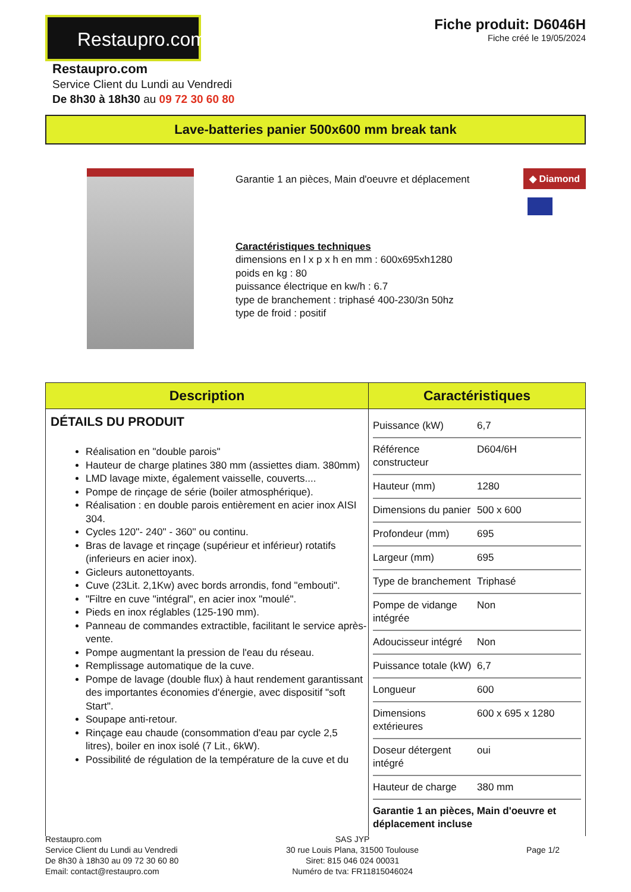Restaupro.com
Restaupro.com
Service Client du Lundi au Vendredi
De 8h30 à 18h30 au 09 72 30 60 80
Fiche produit: D6046H
Fiche créé le 19/05/2024
Lave-batteries panier 500x600 mm break tank
Garantie 1 an pièces, Main d'oeuvre et déplacement
Caractéristiques techniques
dimensions en l x p x h en mm : 600x695xh1280
poids en kg : 80
puissance électrique en kw/h : 6.7
type de branchement : triphasé 400-230/3n 50hz
type de froid : positif
◆ Diamond
| Description | Caractéristiques |
| --- | --- |
| DÉTAILS DU PRODUIT Réalisation en "double parois" Hauteur de charge platines 380 mm (assiettes diam. 380mm) LMD lavage mixte, également vaisselle, couverts.... Pompe de rinçage de série (boiler atmosphérique). Réalisation : en double parois entièrement en acier inox AISI 304. Cycles 120''- 240'' - 360'' ou continu. Bras de lavage et rinçage (supérieur et inférieur) rotatifs (inferieurs en acier inox). Gicleurs autonettoyants. Cuve (23Lit. 2,1Kw) avec bords arrondis, fond "embouti". "Filtre en cuve "intégral", en acier inox "moulé". Pieds en inox réglables (125-190 mm). Panneau de commandes extractible, facilitant le service après-vente. Pompe augmentant la pression de l'eau du réseau. Remplissage automatique de la cuve. Pompe de lavage (double flux) à haut rendement garantissant des importantes économies d'énergie, avec dispositif "soft Start". Soupape anti-retour. Rinçage eau chaude (consommation d'eau par cycle 2,5 litres), boiler en inox isolé (7 Lit., 6kW). Possibilité de régulation de la température de la cuve et du | / Puissance (kW) / 6,7 / / Référence constructeur / D604/6H / / Hauteur (mm) / 1280 / / Dimensions du panier / 500 x 600 / / Profondeur (mm) / 695 / / Largeur (mm) / 695 / / Type de branchement / Triphasé / / Pompe de vidange intégrée / Non / / Adoucisseur intégré / Non / / Puissance totale (kW) / 6,7 / / Longueur / 600 / / Dimensions extérieures / 600 x 695 x 1280 / / Doseur détergent intégré / oui / / Hauteur de charge / 380 mm / / Garantie 1 an pièces, Main d'oeuvre et déplacement incluse / / |
Restaupro.com
Service Client du Lundi au Vendredi
De 8h30 à 18h30 au 09 72 30 60 80
Email: contact@restaupro.com
SAS JYP
30 rue Louis Plana, 31500 Toulouse
Siret: 815 046 024 00031
Numéro de tva: FR11815046024
Page 1/2